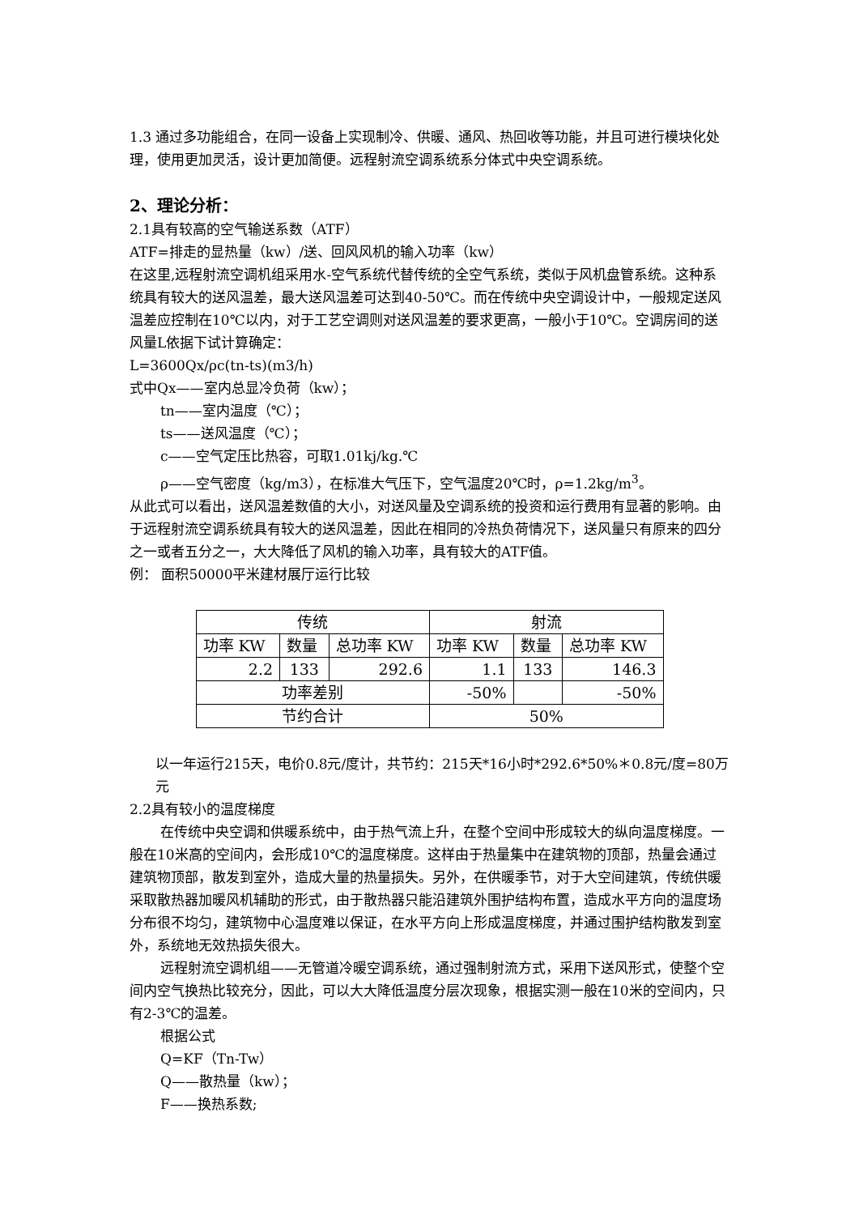1.3 通过多功能组合，在同一设备上实现制冷、供暖、通风、热回收等功能，并且可进行模块化处理，使用更加灵活，设计更加简便。远程射流空调系统系分体式中央空调系统。
2、理论分析：
2.1具有较高的空气输送系数（ATF）
ATF=排走的显热量（kw）/送、回风风机的输入功率（kw）
在这里,远程射流空调机组采用水-空气系统代替传统的全空气系统，类似于风机盘管系统。这种系统具有较大的送风温差，最大送风温差可达到40-50℃。而在传统中央空调设计中，一般规定送风温差应控制在10℃以内，对于工艺空调则对送风温差的要求更高，一般小于10℃。空调房间的送风量L依据下试计算确定：
L=3600Qx/ρc(tn-ts)(m3/h)
式中Qx——室内总显冷负荷（kw）；
tn——室内温度（℃）；
ts——送风温度（℃）；
c——空气定压比热容，可取1.01kj/kg.℃
ρ——空气密度（kg/m3），在标准大气压下，空气温度20℃时，ρ=1.2kg/m<sup>3</sup>。
从此式可以看出，送风温差数值的大小，对送风量及空调系统的投资和运行费用有显著的影响。由于远程射流空调系统具有较大的送风温差，因此在相同的冷热负荷情况下，送风量只有原来的四分之一或者五分之一，大大降低了风机的输入功率，具有较大的ATF值。
例： 面积50000平米建材展厅运行比较
| 传统 | | | 射流 | | |
| 功率 KW | 数量 | 总功率 KW | 功率 KW | 数量 | 总功率 KW |
| 2.2 | 133 | 292.6 | 1.1 | 133 | 146.3 |
| 功率差别 | | | -50% | | -50% |
| 节约合计 | | | 50% | | |
以一年运行215天，电价0.8元/度计，共节约：215天*16小时*292.6*50%＊0.8元/度=80万元
2.2具有较小的温度梯度
在传统中央空调和供暖系统中，由于热气流上升，在整个空间中形成较大的纵向温度梯度。一般在10米高的空间内，会形成10℃的温度梯度。这样由于热量集中在建筑物的顶部，热量会通过建筑物顶部，散发到室外，造成大量的热量损失。另外，在供暖季节，对于大空间建筑，传统供暖采取散热器加暖风机辅助的形式，由于散热器只能沿建筑外围护结构布置，造成水平方向的温度场分布很不均匀，建筑物中心温度难以保证，在水平方向上形成温度梯度，并通过围护结构散发到室外，系统地无效热损失很大。
远程射流空调机组——无管道冷暖空调系统，通过强制射流方式，采用下送风形式，使整个空间内空气换热比较充分，因此，可以大大降低温度分层次现象，根据实测一般在10米的空间内，只有2-3℃的温差。
根据公式
Q=KF（Tn-Tw）
Q——散热量（kw）；
F——换热系数;